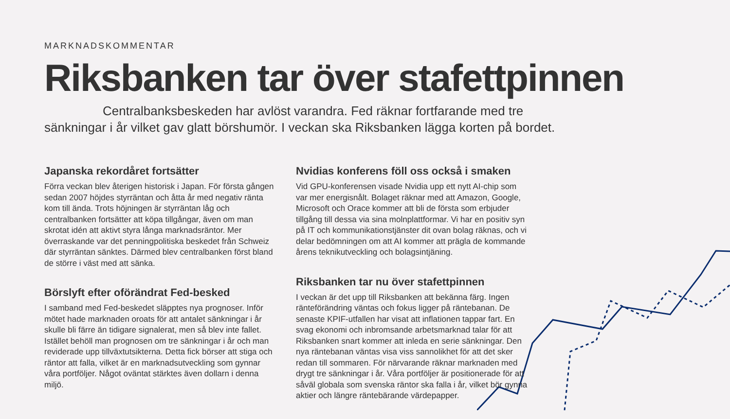MARKNADSKOMMENTAR
Riksbanken tar över stafettpinnen
Centralbanksbeskeden har avlöst varandra. Fed räknar fortfarande med tre sänkningar i år vilket gav glatt börshumör. I veckan ska Riksbanken lägga korten på bordet.
Japanska rekordåret fortsätter
Förra veckan blev återigen historisk i Japan. För första gången sedan 2007 höjdes styrräntan och åtta år med negativ ränta kom till ända. Trots höjningen är styrräntan låg och centralbanken fortsätter att köpa tillgångar, även om man skrotat idén att aktivt styra långa marknadsräntor. Mer överraskande var det penningpolitiska beskedet från Schweiz där styrräntan sänktes. Därmed blev centralbanken först bland de större i väst med att sänka.
Börslyft efter oförändrat Fed-besked
I samband med Fed-beskedet släpptes nya prognoser. Inför mötet hade marknaden oroats för att antalet sänkningar i år skulle bli färre än tidigare signalerat, men så blev inte fallet. Istället behöll man prognosen om tre sänkningar i år och man reviderade upp tillväxtutsikterna. Detta fick börser att stiga och räntor att falla, vilket är en marknadsutveckling som gynnar våra portföljer. Något oväntat stärktes även dollarn i denna miljö.
Nvidias konferens föll oss också i smaken
Vid GPU-konferensen visade Nvidia upp ett nytt AI-chip som var mer energisnålt. Bolaget räknar med att Amazon, Google, Microsoft och Orace kommer att bli de första som erbjuder tillgång till dessa via sina molnplattformar. Vi har en positiv syn på IT och kommunikationstjänster dit ovan bolag räknas, och vi delar bedömningen om att AI kommer att prägla de kommande årens teknikutveckling och bolagsintjäning.
Riksbanken tar nu över stafettpinnen
I veckan är det upp till Riksbanken att bekänna färg. Ingen ränteförändring väntas och fokus ligger på räntebanan. De senaste KPIF-utfallen har visat att inflationen tappar fart. En svag ekonomi och inbromsande arbetsmarknad talar för att Riksbanken snart kommer att inleda en serie sänkningar. Den nya räntebanan väntas visa viss sannolikhet för att det sker redan till sommaren. För närvarande räknar marknaden med drygt tre sänkningar i år. Våra portföljer är positionerade för att såväl globala som svenska räntor ska falla i år, vilket bör gynna aktier och längre räntebärande värdepapper.